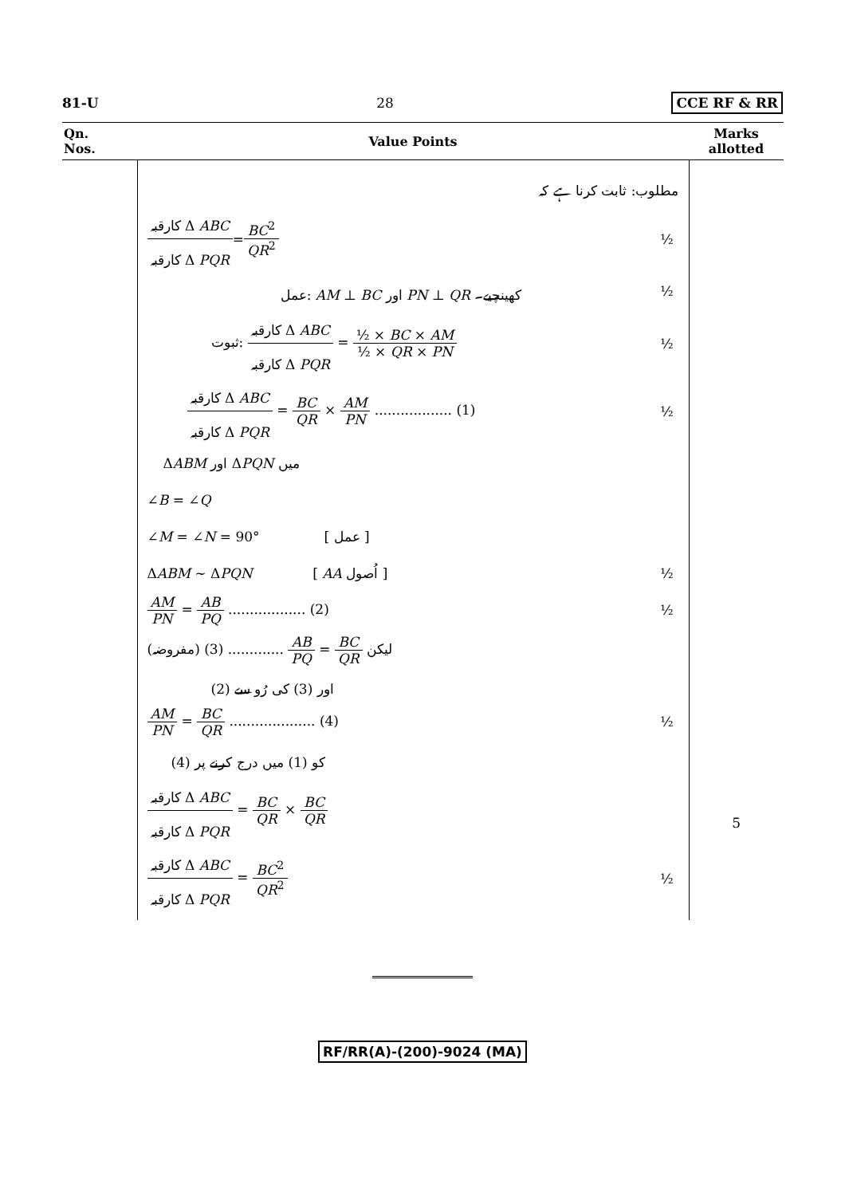81-U 28 CCE RF & RR
| Qn. Nos. | Value Points | Marks allotted |
| --- | --- | --- |
| | مطلوب: ثابت کرنا ہے کہ کارقبہ Δ ABC کارقبہ Δ PQR = BC<sup>2</sup> QR<sup>2</sup> ½ عمل: AM ⊥ BC اور PN ⊥ QR کھینچیے۔ ½ ثبوت: کارقبہ Δ ABC کارقبہ Δ PQR = ½ × BC × AM ½ × QR × PN ½ کارقبہ Δ ABC کارقبہ Δ PQR = BC QR × AM PN .................. (1) ½ Δ ABM اور Δ PQN میں ∠ B = ∠ Q ∠ M = ∠ N = 90° [ عمل ] Δ ABM ~ Δ PQN [ AA اُصول ] ½ AM PN = AB PQ .................. (2) ½ لیکن BC QR = AB PQ ............. (3) (مفروضہ) (2) اور (3) کی رُو سے AM PN = BC QR .................... (4) ½ (4) کو (1) میں درج کرنے پر کارقبہ Δ ABC کارقبہ Δ PQR = BC QR × BC QR کارقبہ Δ ABC کارقبہ Δ PQR = BC<sup>2</sup> QR<sup>2</sup> ½ | 5 |
RF/RR(A)-(200)-9024 (MA)